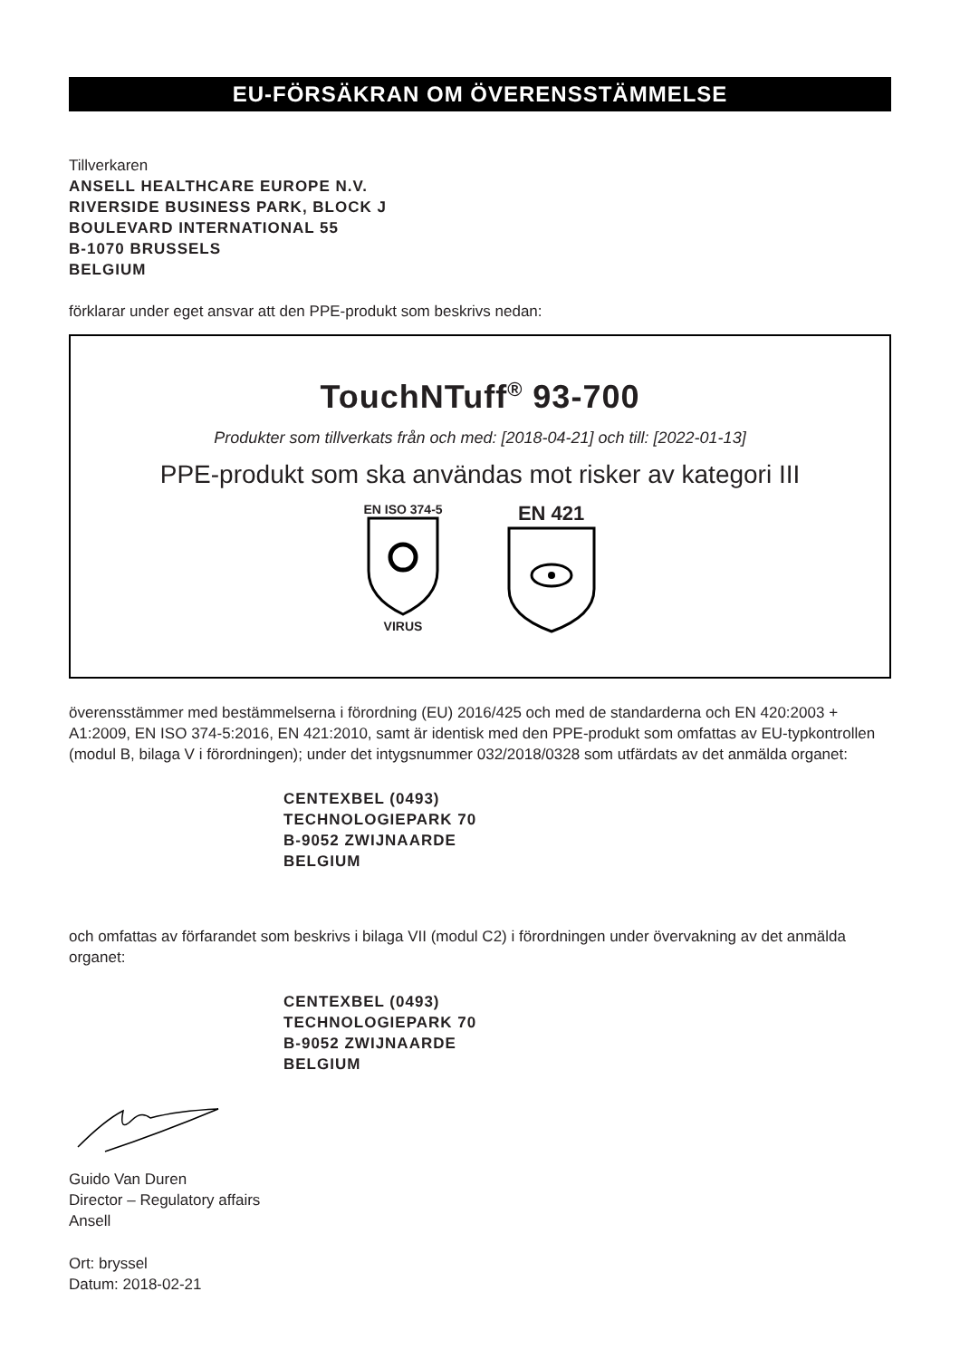EU-FÖRSÄKRAN OM ÖVERENSSTÄMMELSE
Tillverkaren
ANSELL HEALTHCARE EUROPE N.V.
RIVERSIDE BUSINESS PARK, BLOCK J
BOULEVARD INTERNATIONAL 55
B-1070 BRUSSELS
BELGIUM
förklarar under eget ansvar att den PPE-produkt som beskrivs nedan:
TouchNTuff<sup>®</sup> 93-700
Produkter som tillverkats från och med: [2018-04-21] och till: [2022-01-13]
PPE-produkt som ska användas mot risker av kategori III
EN ISO 374-5
VIRUS
EN 421
överensstämmer med bestämmelserna i förordning (EU) 2016/425 och med de standarderna och EN 420:2003 + A1:2009, EN ISO 374-5:2016, EN 421:2010, samt är identisk med den PPE-produkt som omfattas av EU-typkontrollen (modul B, bilaga V i förordningen); under det intygsnummer 032/2018/0328 som utfärdats av det anmälda organet:
CENTEXBEL (0493)
TECHNOLOGIEPARK 70
B-9052 ZWIJNAARDE
BELGIUM
och omfattas av förfarandet som beskrivs i bilaga VII (modul C2) i förordningen under övervakning av det anmälda organet:
CENTEXBEL (0493)
TECHNOLOGIEPARK 70
B-9052 ZWIJNAARDE
BELGIUM
Guido Van Duren
Director – Regulatory affairs
Ansell
Ort: bryssel
Datum: 2018-02-21